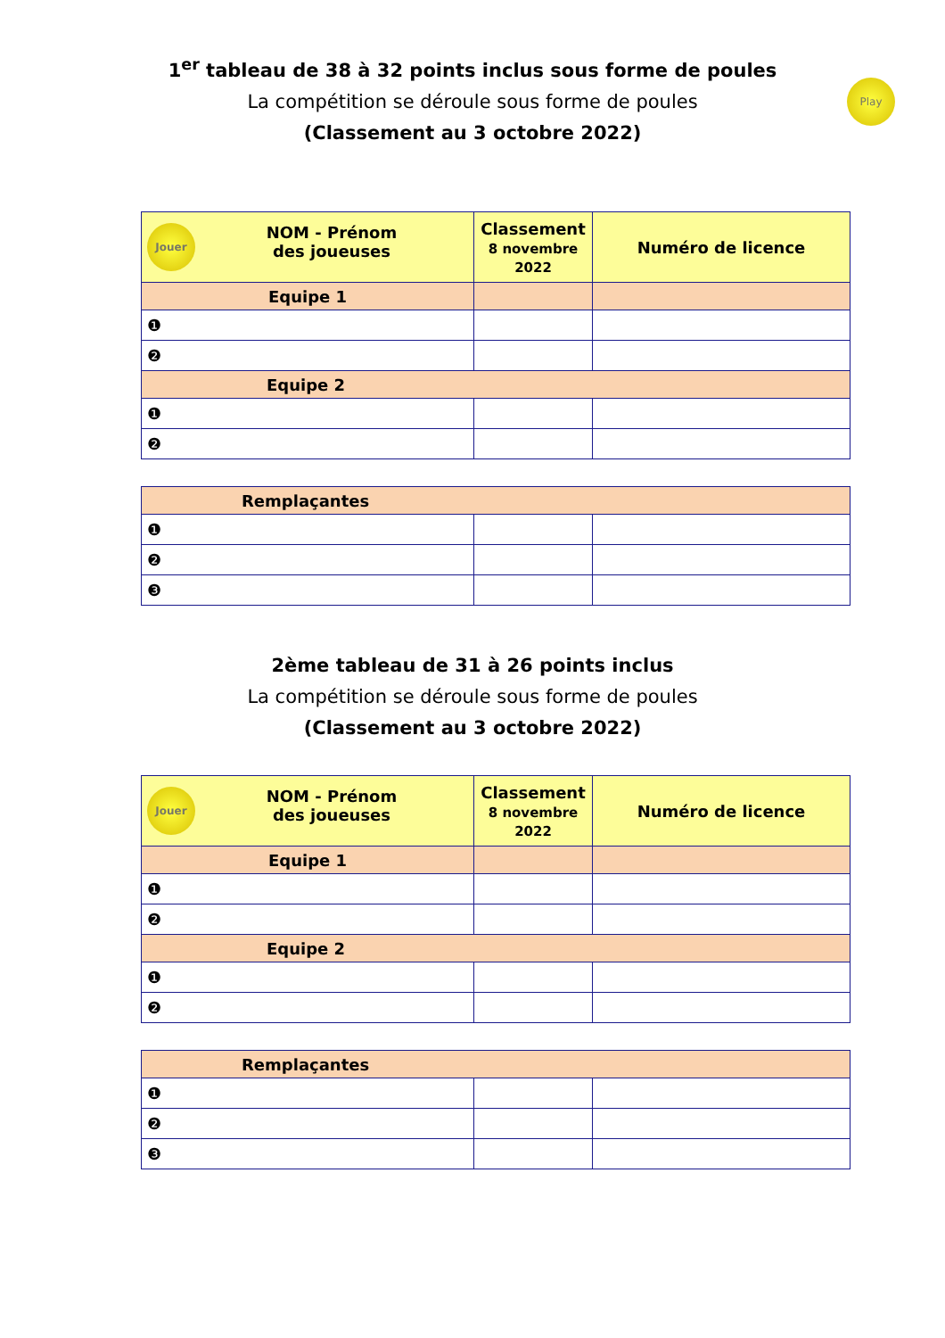1<sup>er</sup> tableau de 38 à 32 points inclus sous forme de poules
La compétition se déroule sous forme de poules
(Classement au 3 octobre 2022)
Play
| Jouer NOM - Prénom des joueuses | Classement 8 novembre 2022 | Numéro de licence |
| --- | --- | --- |
| Equipe 1 | | |
| ❶ | | |
| ❷ | | |
| Equipe 2 | | |
| ❶ | | |
| ❷ | | |
| Remplaçantes | | |
| ❶ | | |
| ❷ | | |
| ❸ | | |
2ème tableau de 31 à 26 points inclus
La compétition se déroule sous forme de poules
(Classement au 3 octobre 2022)
| Jouer NOM - Prénom des joueuses | Classement 8 novembre 2022 | Numéro de licence |
| --- | --- | --- |
| Equipe 1 | | |
| ❶ | | |
| ❷ | | |
| Equipe 2 | | |
| ❶ | | |
| ❷ | | |
| Remplaçantes | | |
| ❶ | | |
| ❷ | | |
| ❸ | | |